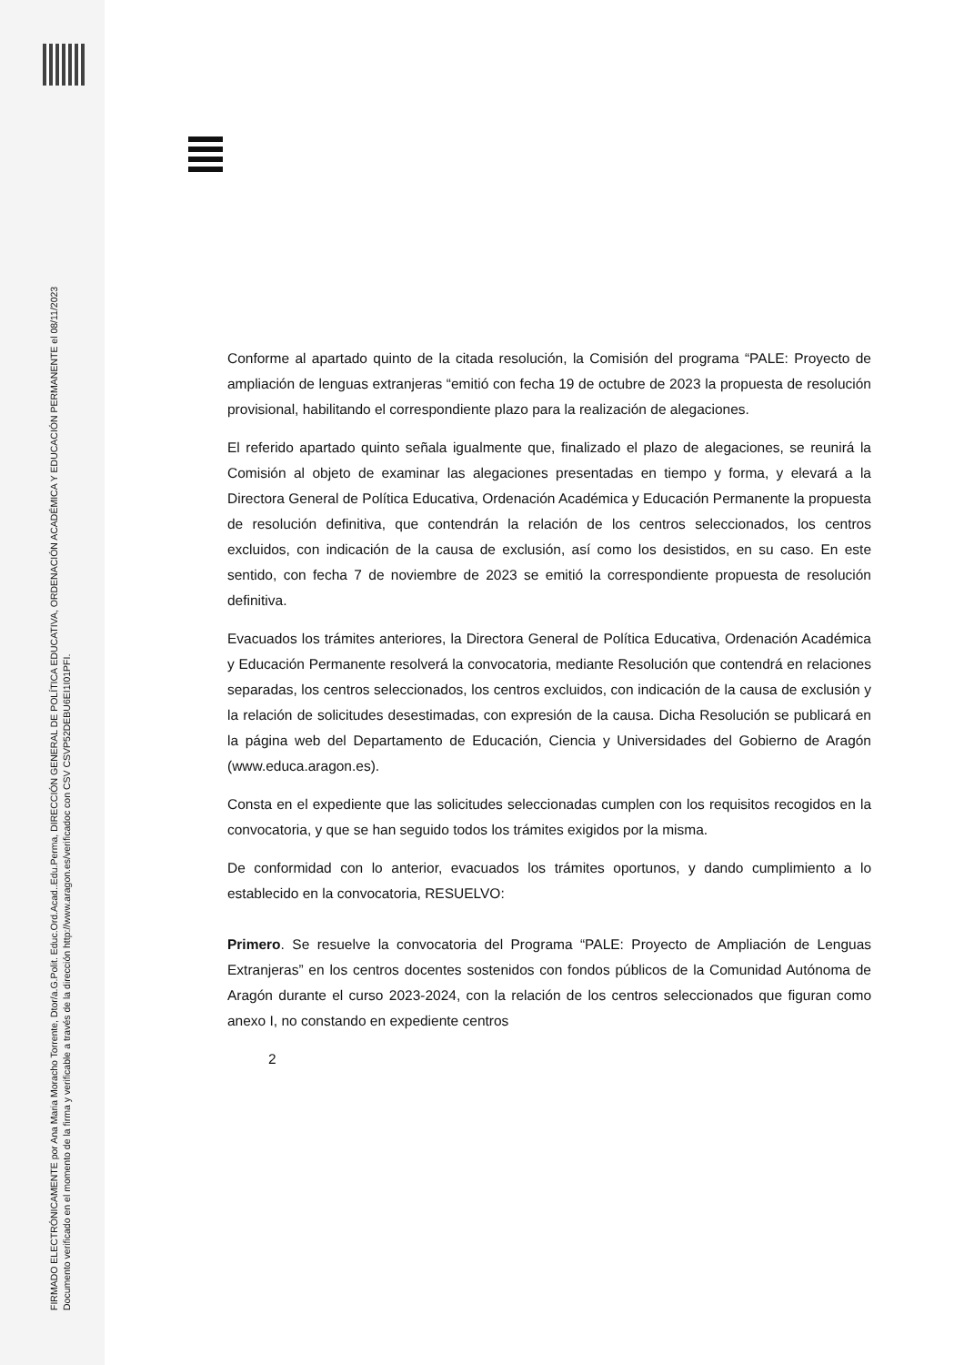FIRMADO ELECTRÓNICAMENTE por Ana Maria Moracho Torrente, Dtor/a.G.Polit. Educ.Ord.Acad..Edu.Perma, DIRECCIÓN GENERAL DE POLÍTICA EDUCATIVA, ORDENACIÓN ACADÉMICA Y EDUCACIÓN PERMANENTE el 08/11/2023
Documento verificado en el momento de la firma y verificable a través de la dirección http://www.aragon.es/verificadoc con CSV CSVP52DEBU6EI1I01PFI.
Conforme al apartado quinto de la citada resolución, la Comisión del programa “PALE: Proyecto de ampliación de lenguas extranjeras “emitió con fecha 19 de octubre de 2023 la propuesta de resolución provisional, habilitando el correspondiente plazo para la realización de alegaciones.
El referido apartado quinto señala igualmente que, finalizado el plazo de alegaciones, se reunirá la Comisión al objeto de examinar las alegaciones presentadas en tiempo y forma, y elevará a la Directora General de Política Educativa, Ordenación Académica y Educación Permanente la propuesta de resolución definitiva, que contendrán la relación de los centros seleccionados, los centros excluidos, con indicación de la causa de exclusión, así como los desistidos, en su caso. En este sentido, con fecha 7 de noviembre de 2023 se emitió la correspondiente propuesta de resolución definitiva.
Evacuados los trámites anteriores, la Directora General de Política Educativa, Ordenación Académica y Educación Permanente resolverá la convocatoria, mediante Resolución que contendrá en relaciones separadas, los centros seleccionados, los centros excluidos, con indicación de la causa de exclusión y la relación de solicitudes desestimadas, con expresión de la causa. Dicha Resolución se publicará en la página web del Departamento de Educación, Ciencia y Universidades del Gobierno de Aragón (www.educa.aragon.es).
Consta en el expediente que las solicitudes seleccionadas cumplen con los requisitos recogidos en la convocatoria, y que se han seguido todos los trámites exigidos por la misma.
De conformidad con lo anterior, evacuados los trámites oportunos, y dando cumplimiento a lo establecido en la convocatoria, RESUELVO:
Primero. Se resuelve la convocatoria del Programa “PALE: Proyecto de Ampliación de Lenguas Extranjeras” en los centros docentes sostenidos con fondos públicos de la Comunidad Autónoma de Aragón durante el curso 2023-2024, con la relación de los centros seleccionados que figuran como anexo I, no constando en expediente centros
2